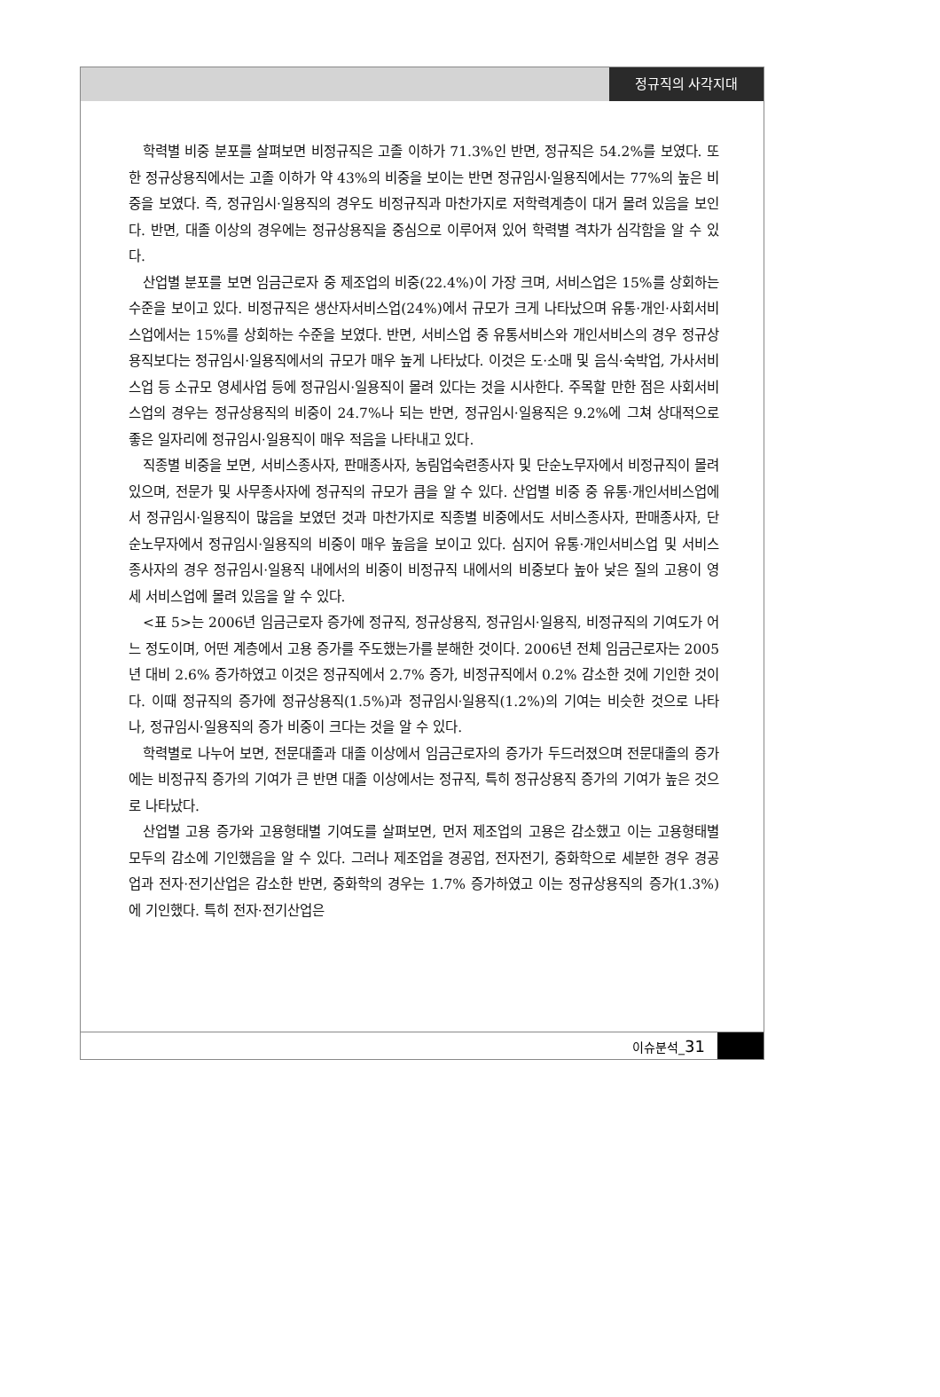정규직의 사각지대
학력별 비중 분포를 살펴보면 비정규직은 고졸 이하가 71.3%인 반면, 정규직은 54.2%를 보였다. 또한 정규상용직에서는 고졸 이하가 약 43%의 비중을 보이는 반면 정규임시·일용직에서는 77%의 높은 비중을 보였다. 즉, 정규임시·일용직의 경우도 비정규직과 마찬가지로 저학력계층이 대거 몰려 있음을 보인다. 반면, 대졸 이상의 경우에는 정규상용직을 중심으로 이루어져 있어 학력별 격차가 심각함을 알 수 있다.
산업별 분포를 보면 임금근로자 중 제조업의 비중(22.4%)이 가장 크며, 서비스업은 15%를 상회하는 수준을 보이고 있다. 비정규직은 생산자서비스업(24%)에서 규모가 크게 나타났으며 유통·개인·사회서비스업에서는 15%를 상회하는 수준을 보였다. 반면, 서비스업 중 유통서비스와 개인서비스의 경우 정규상용직보다는 정규임시·일용직에서의 규모가 매우 높게 나타났다. 이것은 도·소매 및 음식·숙박업, 가사서비스업 등 소규모 영세사업 등에 정규임시·일용직이 몰려 있다는 것을 시사한다. 주목할 만한 점은 사회서비스업의 경우는 정규상용직의 비중이 24.7%나 되는 반면, 정규임시·일용직은 9.2%에 그쳐 상대적으로 좋은 일자리에 정규임시·일용직이 매우 적음을 나타내고 있다.
직종별 비중을 보면, 서비스종사자, 판매종사자, 농림업숙련종사자 및 단순노무자에서 비정규직이 몰려 있으며, 전문가 및 사무종사자에 정규직의 규모가 큼을 알 수 있다. 산업별 비중 중 유통·개인서비스업에서 정규임시·일용직이 많음을 보였던 것과 마찬가지로 직종별 비중에서도 서비스종사자, 판매종사자, 단순노무자에서 정규임시·일용직의 비중이 매우 높음을 보이고 있다. 심지어 유통·개인서비스업 및 서비스종사자의 경우 정규임시·일용직 내에서의 비중이 비정규직 내에서의 비중보다 높아 낮은 질의 고용이 영세 서비스업에 몰려 있음을 알 수 있다.
<표 5>는 2006년 임금근로자 증가에 정규직, 정규상용직, 정규임시·일용직, 비정규직의 기여도가 어느 정도이며, 어떤 계층에서 고용 증가를 주도했는가를 분해한 것이다. 2006년 전체 임금근로자는 2005년 대비 2.6% 증가하였고 이것은 정규직에서 2.7% 증가, 비정규직에서 0.2% 감소한 것에 기인한 것이다. 이때 정규직의 증가에 정규상용직(1.5%)과 정규임시·일용직(1.2%)의 기여는 비슷한 것으로 나타나, 정규임시·일용직의 증가 비중이 크다는 것을 알 수 있다.
학력별로 나누어 보면, 전문대졸과 대졸 이상에서 임금근로자의 증가가 두드러졌으며 전문대졸의 증가에는 비정규직 증가의 기여가 큰 반면 대졸 이상에서는 정규직, 특히 정규상용직 증가의 기여가 높은 것으로 나타났다.
산업별 고용 증가와 고용형태별 기여도를 살펴보면, 먼저 제조업의 고용은 감소했고 이는 고용형태별 모두의 감소에 기인했음을 알 수 있다. 그러나 제조업을 경공업, 전자전기, 중화학으로 세분한 경우 경공업과 전자·전기산업은 감소한 반면, 중화학의 경우는 1.7% 증가하였고 이는 정규상용직의 증가(1.3%)에 기인했다. 특히 전자·전기산업은
이슈분석_31